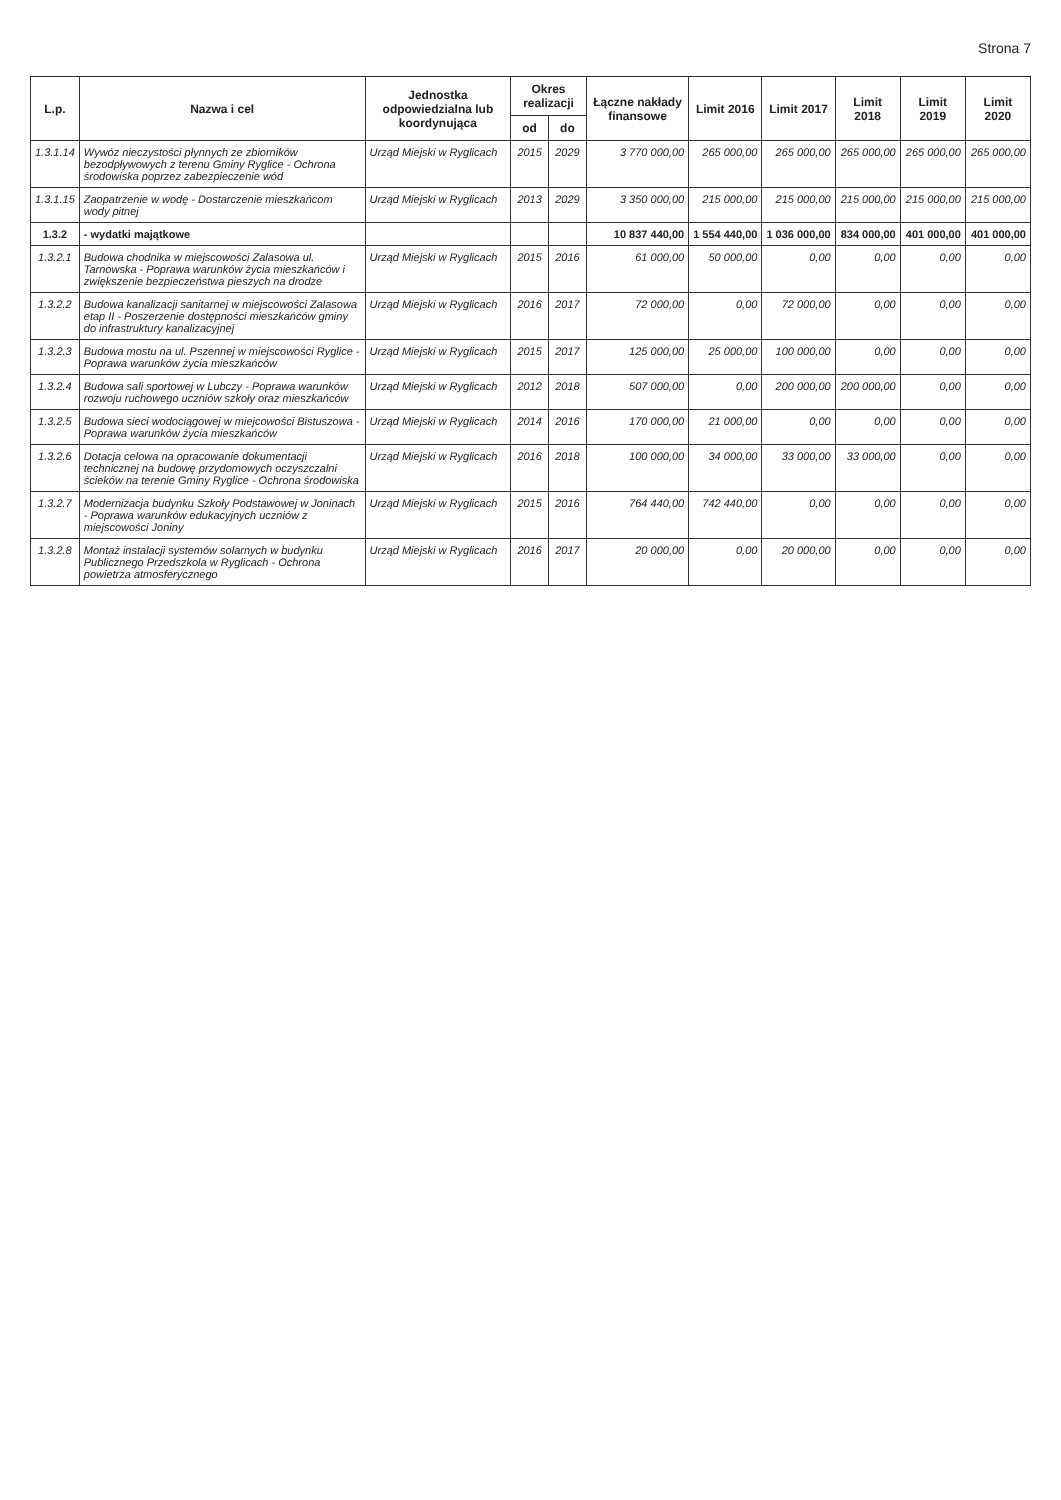Strona 7
| L.p. | Nazwa i cel | Jednostka odpowiedzialna lub koordynująca | Okres realizacji | | Łączne nakłady finansowe | Limit 2016 | Limit 2017 | Limit 2018 | Limit 2019 | Limit 2020 |
| --- | --- | --- | --- | --- | --- | --- | --- | --- | --- | --- |
| | | | od | do | | | | | | |
| 1.3.1.14 | Wywóz nieczystości płynnych ze zbiorników bezodpływowych z terenu Gminy Ryglice - Ochrona środowiska poprzez zabezpieczenie wód | Urząd Miejski w Ryglicach | 2015 | 2029 | 3 770 000,00 | 265 000,00 | 265 000,00 | 265 000,00 | 265 000,00 | 265 000,00 |
| 1.3.1.15 | Zaopatrzenie w wodę - Dostarczenie mieszkańcom wody pitnej | Urząd Miejski w Ryglicach | 2013 | 2029 | 3 350 000,00 | 215 000,00 | 215 000,00 | 215 000,00 | 215 000,00 | 215 000,00 |
| 1.3.2 | - wydatki majątkowe | | | | 10 837 440,00 | 1 554 440,00 | 1 036 000,00 | 834 000,00 | 401 000,00 | 401 000,00 |
| 1.3.2.1 | Budowa chodnika w miejscowości Zalasowa ul. Tarnowska - Poprawa warunków życia mieszkańców i zwiększenie bezpieczeństwa pieszych na drodze | Urząd Miejski w Ryglicach | 2015 | 2016 | 61 000,00 | 50 000,00 | 0,00 | 0,00 | 0,00 | 0,00 |
| 1.3.2.2 | Budowa kanalizacji sanitarnej w miejscowości Zalasowa etap II - Poszerzenie dostępności mieszkańców gminy do infrastruktury kanalizacyjnej | Urząd Miejski w Ryglicach | 2016 | 2017 | 72 000,00 | 0,00 | 72 000,00 | 0,00 | 0,00 | 0,00 |
| 1.3.2.3 | Budowa mostu na ul. Pszennej w miejscowości Ryglice - Poprawa warunków życia mieszkańców | Urząd Miejski w Ryglicach | 2015 | 2017 | 125 000,00 | 25 000,00 | 100 000,00 | 0,00 | 0,00 | 0,00 |
| 1.3.2.4 | Budowa sali sportowej w Lubczy - Poprawa warunków rozwoju ruchowego uczniów szkoły oraz mieszkańców | Urząd Miejski w Ryglicach | 2012 | 2018 | 507 000,00 | 0,00 | 200 000,00 | 200 000,00 | 0,00 | 0,00 |
| 1.3.2.5 | Budowa sieci wodociągowej w miejcowości Bistuszowa - Poprawa warunków życia mieszkańców | Urząd Miejski w Ryglicach | 2014 | 2016 | 170 000,00 | 21 000,00 | 0,00 | 0,00 | 0,00 | 0,00 |
| 1.3.2.6 | Dotacja celowa na opracowanie dokumentacji technicznej na budowę przydomowych oczyszczalni ścieków na terenie Gminy Ryglice - Ochrona środowiska | Urząd Miejski w Ryglicach | 2016 | 2018 | 100 000,00 | 34 000,00 | 33 000,00 | 33 000,00 | 0,00 | 0,00 |
| 1.3.2.7 | Modernizacja budynku Szkoły Podstawowej w Joninach - Poprawa warunków edukacyjnych uczniów z miejscowości Joniny | Urząd Miejski w Ryglicach | 2015 | 2016 | 764 440,00 | 742 440,00 | 0,00 | 0,00 | 0,00 | 0,00 |
| 1.3.2.8 | Montaż instalacji systemów solarnych w budynku Publicznego Przedszkola w Ryglicach - Ochrona powietrza atmosferycznego | Urząd Miejski w Ryglicach | 2016 | 2017 | 20 000,00 | 0,00 | 20 000,00 | 0,00 | 0,00 | 0,00 |